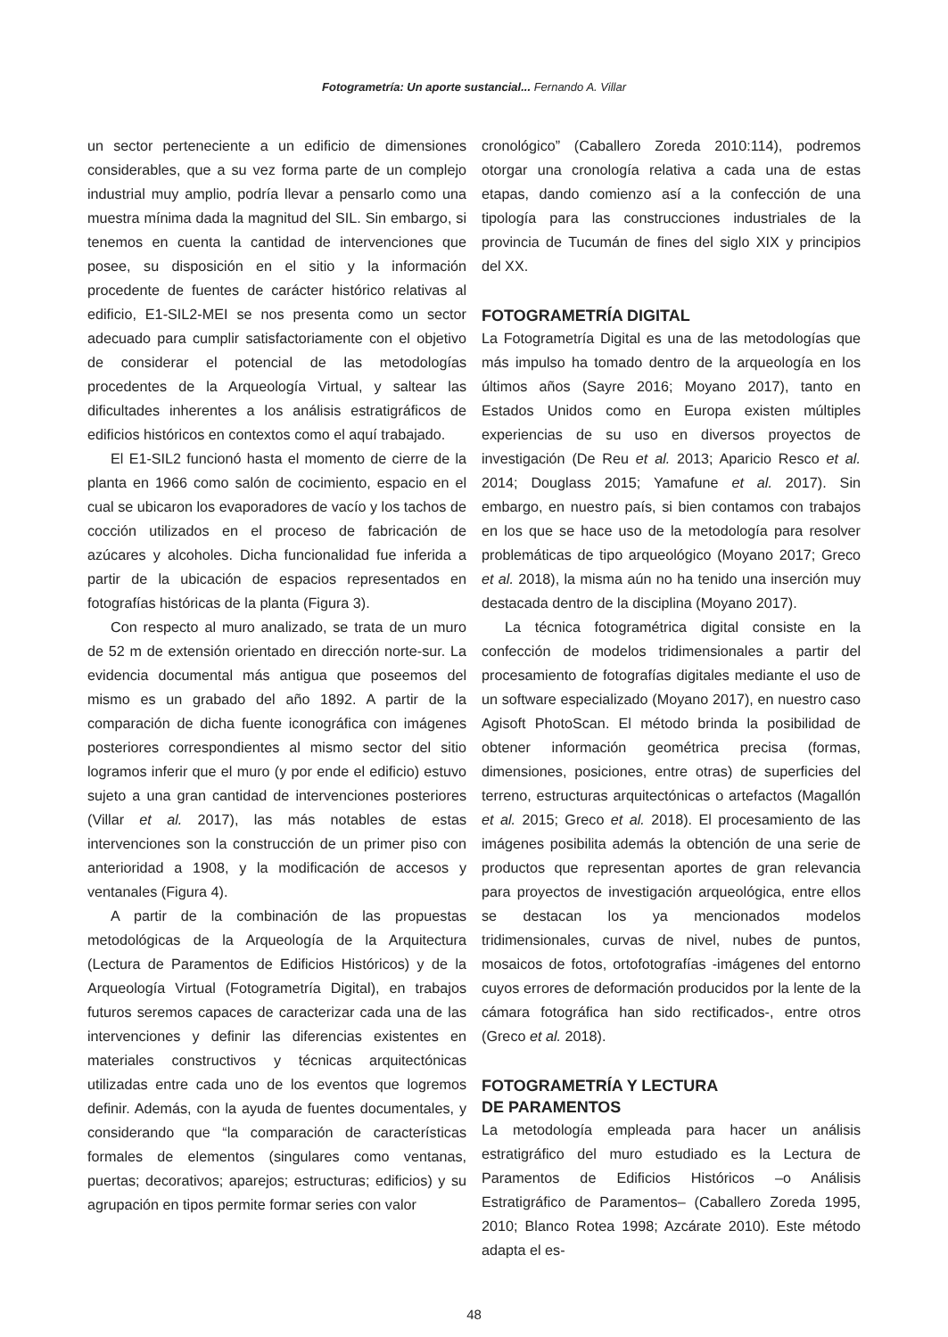Fotogrametría: Un aporte sustancial... Fernando A. Villar
un sector perteneciente a un edificio de dimensiones considerables, que a su vez forma parte de un complejo industrial muy amplio, podría llevar a pensarlo como una muestra mínima dada la magnitud del SIL. Sin embargo, si tenemos en cuenta la cantidad de intervenciones que posee, su disposición en el sitio y la información procedente de fuentes de carácter histórico relativas al edificio, E1-SIL2-MEI se nos presenta como un sector adecuado para cumplir satisfactoriamente con el objetivo de considerar el potencial de las metodologías procedentes de la Arqueología Virtual, y saltear las dificultades inherentes a los análisis estratigráficos de edificios históricos en contextos como el aquí trabajado.
El E1-SIL2 funcionó hasta el momento de cierre de la planta en 1966 como salón de cocimiento, espacio en el cual se ubicaron los evaporadores de vacío y los tachos de cocción utilizados en el proceso de fabricación de azúcares y alcoholes. Dicha funcionalidad fue inferida a partir de la ubicación de espacios representados en fotografías históricas de la planta (Figura 3).
Con respecto al muro analizado, se trata de un muro de 52 m de extensión orientado en dirección norte-sur. La evidencia documental más antigua que poseemos del mismo es un grabado del año 1892. A partir de la comparación de dicha fuente iconográfica con imágenes posteriores correspondientes al mismo sector del sitio logramos inferir que el muro (y por ende el edificio) estuvo sujeto a una gran cantidad de intervenciones posteriores (Villar et al. 2017), las más notables de estas intervenciones son la construcción de un primer piso con anterioridad a 1908, y la modificación de accesos y ventanales (Figura 4).
A partir de la combinación de las propuestas metodológicas de la Arqueología de la Arquitectura (Lectura de Paramentos de Edificios Históricos) y de la Arqueología Virtual (Fotogrametría Digital), en trabajos futuros seremos capaces de caracterizar cada una de las intervenciones y definir las diferencias existentes en materiales constructivos y técnicas arquitectónicas utilizadas entre cada uno de los eventos que logremos definir. Además, con la ayuda de fuentes documentales, y considerando que “la comparación de características formales de elementos (singulares como ventanas, puertas; decorativos; aparejos; estructuras; edificios) y su agrupación en tipos permite formar series con valor
cronológico” (Caballero Zoreda 2010:114), podremos otorgar una cronología relativa a cada una de estas etapas, dando comienzo así a la confección de una tipología para las construcciones industriales de la provincia de Tucumán de fines del siglo XIX y principios del XX.
FOTOGRAMETRÍA DIGITAL
La Fotogrametría Digital es una de las metodologías que más impulso ha tomado dentro de la arqueología en los últimos años (Sayre 2016; Moyano 2017), tanto en Estados Unidos como en Europa existen múltiples experiencias de su uso en diversos proyectos de investigación (De Reu et al. 2013; Aparicio Resco et al. 2014; Douglass 2015; Yamafune et al. 2017). Sin embargo, en nuestro país, si bien contamos con trabajos en los que se hace uso de la metodología para resolver problemáticas de tipo arqueológico (Moyano 2017; Greco et al. 2018), la misma aún no ha tenido una inserción muy destacada dentro de la disciplina (Moyano 2017).
La técnica fotogramétrica digital consiste en la confección de modelos tridimensionales a partir del procesamiento de fotografías digitales mediante el uso de un software especializado (Moyano 2017), en nuestro caso Agisoft PhotoScan. El método brinda la posibilidad de obtener información geométrica precisa (formas, dimensiones, posiciones, entre otras) de superficies del terreno, estructuras arquitectónicas o artefactos (Magallón et al. 2015; Greco et al. 2018). El procesamiento de las imágenes posibilita además la obtención de una serie de productos que representan aportes de gran relevancia para proyectos de investigación arqueológica, entre ellos se destacan los ya mencionados modelos tridimensionales, curvas de nivel, nubes de puntos, mosaicos de fotos, ortofotografías -imágenes del entorno cuyos errores de deformación producidos por la lente de la cámara fotográfica han sido rectificados-, entre otros (Greco et al. 2018).
FOTOGRAMETRÍA Y LECTURA
DE PARAMENTOS
La metodología empleada para hacer un análisis estratigráfico del muro estudiado es la Lectura de Paramentos de Edificios Históricos –o Análisis Estratigráfico de Paramentos– (Caballero Zoreda 1995, 2010; Blanco Rotea 1998; Azcárate 2010). Este método adapta el es-
48